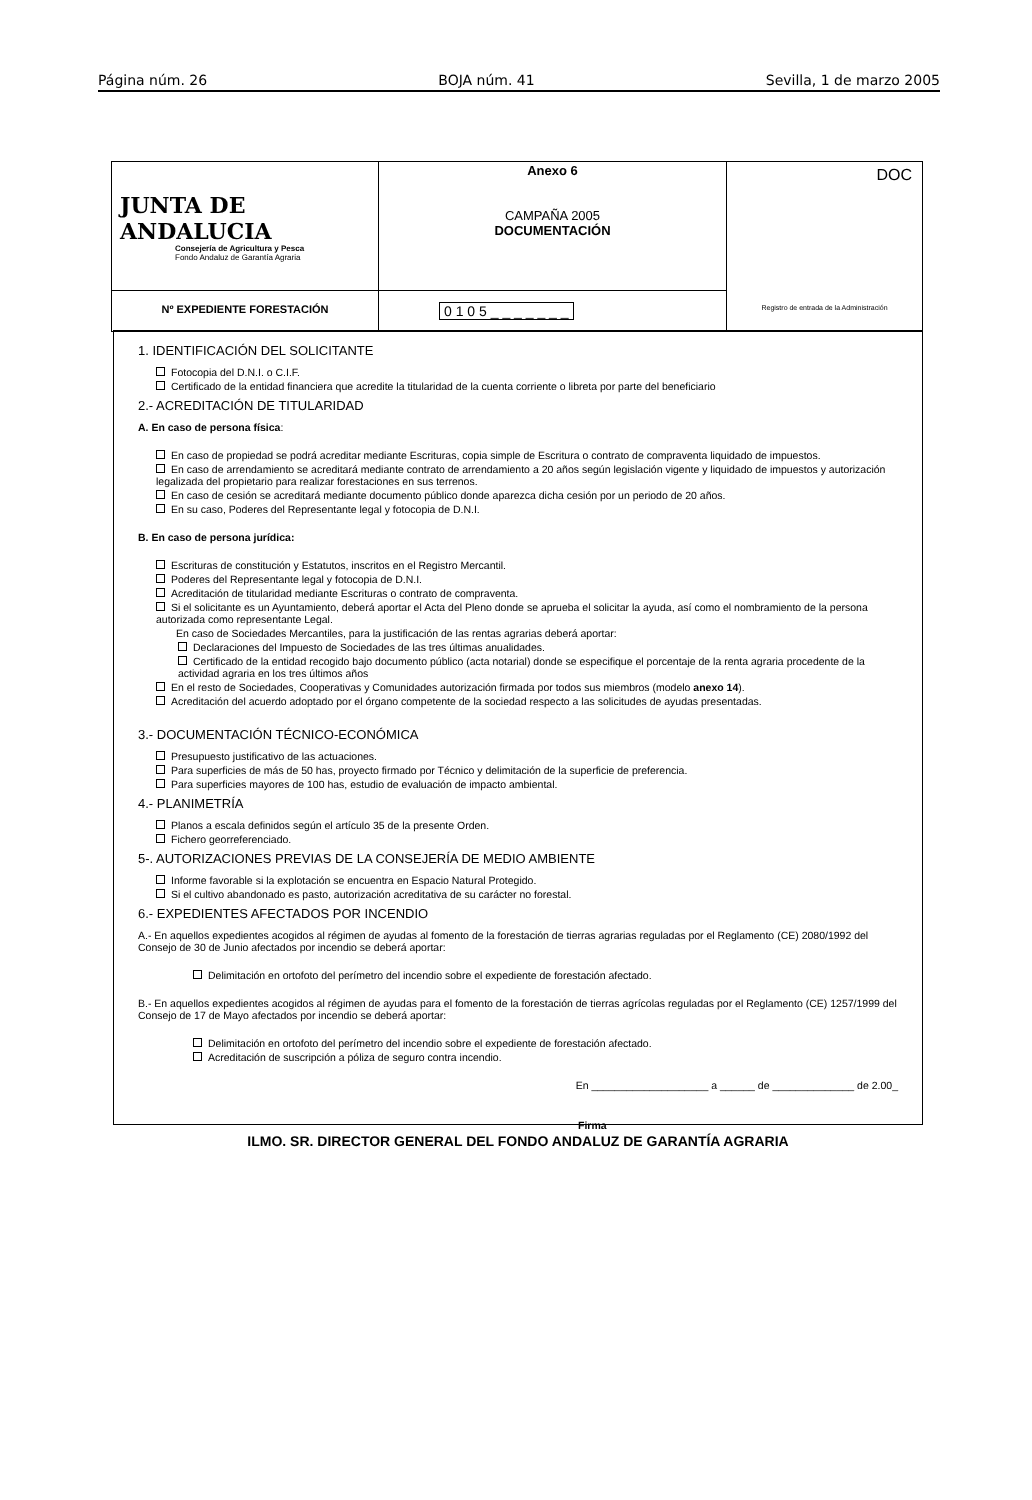Página núm. 26 BOJA núm. 41 Sevilla, 1 de marzo 2005
| JUNTA DE ANDALUCIA Consejería de Agricultura y Pesca Fondo Andaluz de Garantía Agraria | Anexo 6 CAMPAÑA 2005 DOCUMENTACIÓN | DOC Registro de entrada de la Administración |
| Nº EXPEDIENTE FORESTACIÓN | 0 1 0 5 _ _ _ _ _ _ _ | |
1. IDENTIFICACIÓN DEL SOLICITANTE
Fotocopia del D.N.I. o C.I.F.
Certificado de la entidad financiera que acredite la titularidad de la cuenta corriente o libreta por parte del beneficiario
2.- ACREDITACIÓN DE TITULARIDAD
A. En caso de persona física:
En caso de propiedad se podrá acreditar mediante Escrituras, copia simple de Escritura o contrato de compraventa liquidado de impuestos.
En caso de arrendamiento se acreditará mediante contrato de arrendamiento a 20 años según legislación vigente y liquidado de impuestos y autorización legalizada del propietario para realizar forestaciones en sus terrenos.
En caso de cesión se acreditará mediante documento público donde aparezca dicha cesión por un periodo de 20 años.
En su caso, Poderes del Representante legal y fotocopia de D.N.I.
B. En caso de persona jurídica:
Escrituras de constitución y Estatutos, inscritos en el Registro Mercantil.
Poderes del Representante legal y fotocopia de D.N.I.
Acreditación de titularidad mediante Escrituras o contrato de compraventa.
Si el solicitante es un Ayuntamiento, deberá aportar el Acta del Pleno donde se aprueba el solicitar la ayuda, así como el nombramiento de la persona autorizada como representante Legal.
En caso de Sociedades Mercantiles, para la justificación de las rentas agrarias deberá aportar:
Declaraciones del Impuesto de Sociedades de las tres últimas anualidades.
Certificado de la entidad recogido bajo documento público (acta notarial) donde se especifique el porcentaje de la renta agraria procedente de la actividad agraria en los tres últimos años
En el resto de Sociedades, Cooperativas y Comunidades autorización firmada por todos sus miembros (modelo anexo 14).
Acreditación del acuerdo adoptado por el órgano competente de la sociedad respecto a las solicitudes de ayudas presentadas.
3.- DOCUMENTACIÓN TÉCNICO-ECONÓMICA
Presupuesto justificativo de las actuaciones.
Para superficies de más de 50 has, proyecto firmado por Técnico y delimitación de la superficie de preferencia.
Para superficies mayores de 100 has, estudio de evaluación de impacto ambiental.
4.- PLANIMETRÍA
Planos a escala definidos según el artículo 35 de la presente Orden.
Fichero georreferenciado.
5-. AUTORIZACIONES PREVIAS DE LA CONSEJERÍA DE MEDIO AMBIENTE
Informe favorable si la explotación se encuentra en Espacio Natural Protegido.
Si el cultivo abandonado es pasto, autorización acreditativa de su carácter no forestal.
6.- EXPEDIENTES AFECTADOS POR INCENDIO
A.- En aquellos expedientes acogidos al régimen de ayudas al fomento de la forestación de tierras agrarias reguladas por el Reglamento (CE) 2080/1992 del Consejo de 30 de Junio afectados por incendio se deberá aportar:
Delimitación en ortofoto del perímetro del incendio sobre el expediente de forestación afectado.
B.- En aquellos expedientes acogidos al régimen de ayudas para el fomento de la forestación de tierras agrícolas reguladas por el Reglamento (CE) 1257/1999 del Consejo de 17 de Mayo afectados por incendio se deberá aportar:
Delimitación en ortofoto del perímetro del incendio sobre el expediente de forestación afectado.
Acreditación de suscripción a póliza de seguro contra incendio.
En ____________________ a ______ de ______________ de 2.00_
Firma
ILMO. SR. DIRECTOR GENERAL DEL FONDO ANDALUZ DE GARANTÍA AGRARIA